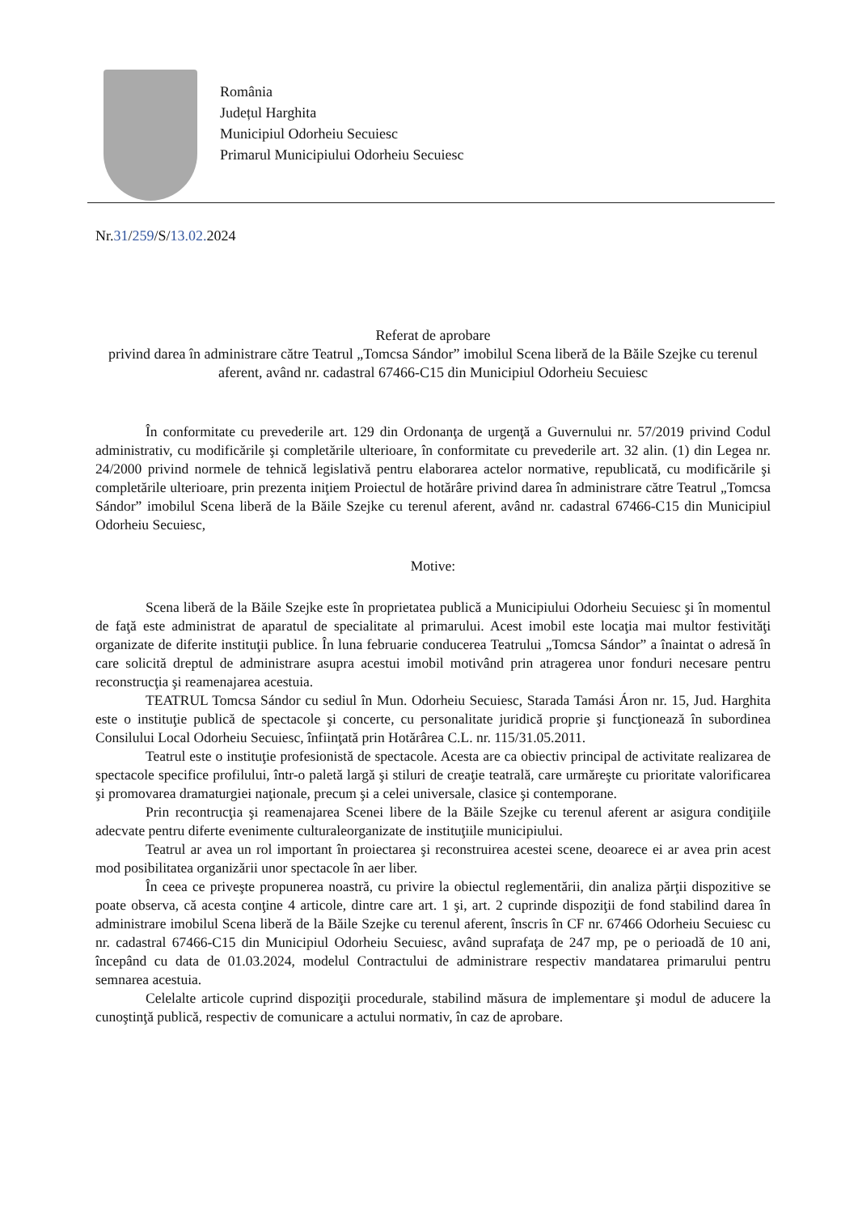România
Județul Harghita
Municipiul Odorheiu Secuiesc
Primarul Municipiului Odorheiu Secuiesc
Nr.31/259/S/13.02. 2024
Referat de aprobare
privind darea în administrare către Teatrul „Tomcsa Sándor” imobilul Scena liberă de la Băile Szejke cu terenul aferent, având nr. cadastral 67466-C15 din Municipiul Odorheiu Secuiesc
În conformitate cu prevederile art. 129 din Ordonanţa de urgenţă a Guvernului nr. 57/2019 privind Codul administrativ, cu modificările şi completările ulterioare, în conformitate cu prevederile art. 32 alin. (1) din Legea nr. 24/2000 privind normele de tehnică legislativă pentru elaborarea actelor normative, republicată, cu modificările şi completările ulterioare, prin prezenta iniţiem Proiectul de hotărâre privind darea în administrare către Teatrul „Tomcsa Sándor” imobilul Scena liberă de la Băile Szejke cu terenul aferent, având nr. cadastral 67466-C15 din Municipiul Odorheiu Secuiesc,
Motive:
Scena liberă de la Băile Szejke este în proprietatea publică a Municipiului Odorheiu Secuiesc şi în momentul de faţă este administrat de aparatul de specialitate al primarului. Acest imobil este locaţia mai multor festivităţi organizate de diferite instituţii publice. În luna februarie conducerea Teatrului „Tomcsa Sándor” a înaintat o adresă în care solicită dreptul de administrare asupra acestui imobil motivând prin atragerea unor fonduri necesare pentru reconstrucţia şi reamenajarea acestuia.
TEATRUL Tomcsa Sándor cu sediul în Mun. Odorheiu Secuiesc, Starada Tamási Áron nr. 15, Jud. Harghita este o instituţie publică de spectacole şi concerte, cu personalitate juridică proprie şi funcţionează în subordinea Consilului Local Odorheiu Secuiesc, înfiinţată prin Hotărârea C.L. nr. 115/31.05.2011.
Teatrul este o instituţie profesionistă de spectacole. Acesta are ca obiectiv principal de activitate realizarea de spectacole specifice profilului, într-o paletă largă şi stiluri de creaţie teatrală, care urmăreşte cu prioritate valorificarea şi promovarea dramaturgiei naţionale, precum şi a celei universale, clasice şi contemporane.
Prin recontrucţia şi reamenajarea Scenei libere de la Băile Szejke cu terenul aferent ar asigura condiţiile adecvate pentru diferte evenimente culturaleorganizate de instituţiile municipiului.
Teatrul ar avea un rol important în proiectarea şi reconstruirea acestei scene, deoarece ei ar avea prin acest mod posibilitatea organizării unor spectacole în aer liber.
În ceea ce priveşte propunerea noastră, cu privire la obiectul reglementării, din analiza părţii dispozitive se poate observa, că acesta conţine 4 articole, dintre care art. 1 şi, art. 2 cuprinde dispoziţii de fond stabilind darea în administrare imobilul Scena liberă de la Băile Szejke cu terenul aferent, înscris în CF nr. 67466 Odorheiu Secuiesc cu nr. cadastral 67466-C15 din Municipiul Odorheiu Secuiesc, având suprafaţa de 247 mp, pe o perioadă de 10 ani, începând cu data de 01.03.2024, modelul Contractului de administrare respectiv mandatarea primarului pentru semnarea acestuia.
Celelalte articole cuprind dispoziţii procedurale, stabilind măsura de implementare şi modul de aducere la cunoştinţă publică, respectiv de comunicare a actului normativ, în caz de aprobare.